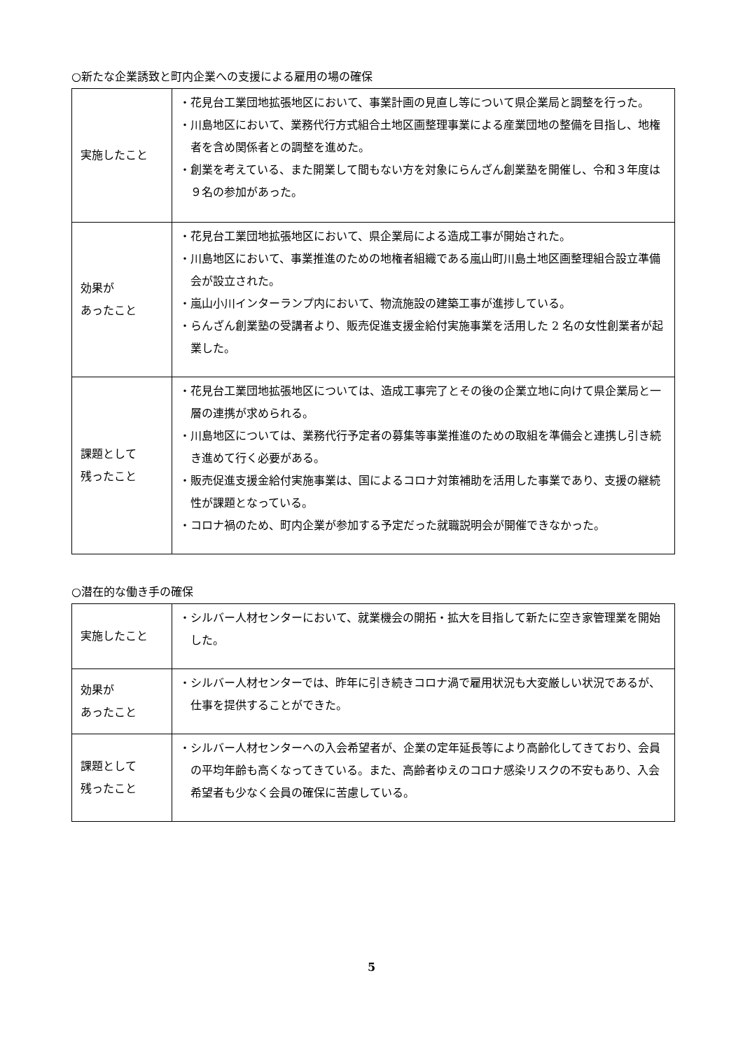○新たな企業誘致と町内企業への支援による雇用の場の確保
| 実施したこと | ・花見台工業団地拡張地区において、事業計画の見直し等について県企業局と調整を行った。 ・川島地区において、業務代行方式組合土地区画整理事業による産業団地の整備を目指し、地権者を含め関係者との調整を進めた。 ・創業を考えている、また開業して間もない方を対象にらんざん創業塾を開催し、令和３年度は９名の参加があった。 |
| 効果が あったこと | ・花見台工業団地拡張地区において、県企業局による造成工事が開始された。 ・川島地区において、事業推進のための地権者組織である嵐山町川島土地区画整理組合設立準備会が設立された。 ・嵐山小川インターランプ内において、物流施設の建築工事が進捗している。 ・らんざん創業塾の受講者より、販売促進支援金給付実施事業を活用した 2 名の女性創業者が起業した。 |
| 課題として 残ったこと | ・花見台工業団地拡張地区については、造成工事完了とその後の企業立地に向けて県企業局と一層の連携が求められる。 ・川島地区については、業務代行予定者の募集等事業推進のための取組を準備会と連携し引き続き進めて行く必要がある。 ・販売促進支援金給付実施事業は、国によるコロナ対策補助を活用した事業であり、支援の継続性が課題となっている。 ・コロナ禍のため、町内企業が参加する予定だった就職説明会が開催できなかった。 |
○潜在的な働き手の確保
| 実施したこと | ・シルバー人材センターにおいて、就業機会の開拓・拡大を目指して新たに空き家管理業を開始した。 |
| 効果が あったこと | ・シルバー人材センターでは、昨年に引き続きコロナ渦で雇用状況も大変厳しい状況であるが、仕事を提供することができた。 |
| 課題として 残ったこと | ・シルバー人材センターへの入会希望者が、企業の定年延長等により高齢化してきており、会員の平均年齢も高くなってきている。また、高齢者ゆえのコロナ感染リスクの不安もあり、入会希望者も少なく会員の確保に苦慮している。 |
5